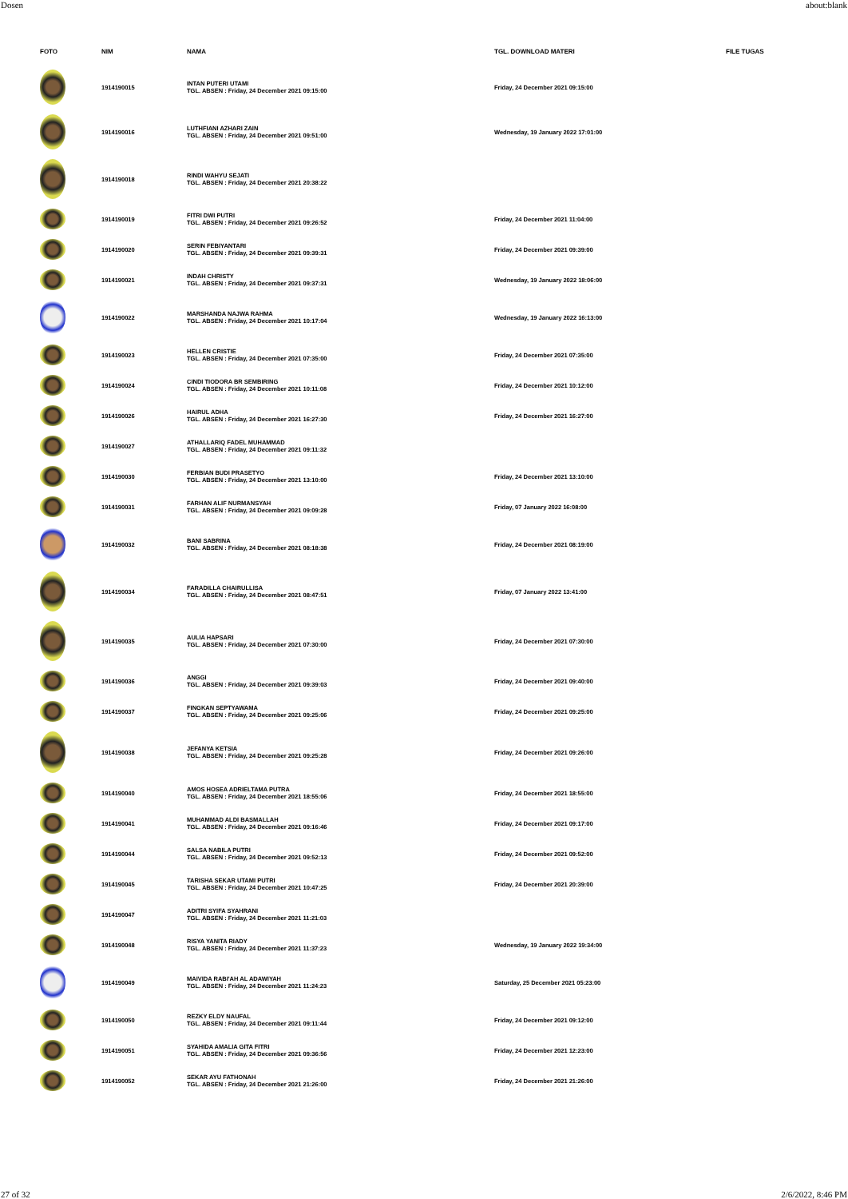Dosen about:blank
| FOTO | NIM | NAMA | TGL. DOWNLOAD MATERI | FILE TUGAS |
| --- | --- | --- | --- | --- |
| | 1914190015 | INTAN PUTERI UTAMI TGL. ABSEN : Friday, 24 December 2021 09:15:00 | Friday, 24 December 2021 09:15:00 | |
| | 1914190016 | LUTHFIANI AZHARI ZAIN TGL. ABSEN : Friday, 24 December 2021 09:51:00 | Wednesday, 19 January 2022 17:01:00 | |
| | 1914190018 | RINDI WAHYU SEJATI TGL. ABSEN : Friday, 24 December 2021 20:38:22 | | |
| | 1914190019 | FITRI DWI PUTRI TGL. ABSEN : Friday, 24 December 2021 09:26:52 | Friday, 24 December 2021 11:04:00 | |
| | 1914190020 | SERIN FEBIYANTARI TGL. ABSEN : Friday, 24 December 2021 09:39:31 | Friday, 24 December 2021 09:39:00 | |
| | 1914190021 | INDAH CHRISTY TGL. ABSEN : Friday, 24 December 2021 09:37:31 | Wednesday, 19 January 2022 18:06:00 | |
| | 1914190022 | MARSHANDA NAJWA RAHMA TGL. ABSEN : Friday, 24 December 2021 10:17:04 | Wednesday, 19 January 2022 16:13:00 | |
| | 1914190023 | HELLEN CRISTIE TGL. ABSEN : Friday, 24 December 2021 07:35:00 | Friday, 24 December 2021 07:35:00 | |
| | 1914190024 | CINDI TIODORA BR SEMBIRING TGL. ABSEN : Friday, 24 December 2021 10:11:08 | Friday, 24 December 2021 10:12:00 | |
| | 1914190026 | HAIRUL ADHA TGL. ABSEN : Friday, 24 December 2021 16:27:30 | Friday, 24 December 2021 16:27:00 | |
| | 1914190027 | ATHALLARIQ FADEL MUHAMMAD TGL. ABSEN : Friday, 24 December 2021 09:11:32 | | |
| | 1914190030 | FERBIAN BUDI PRASETYO TGL. ABSEN : Friday, 24 December 2021 13:10:00 | Friday, 24 December 2021 13:10:00 | |
| | 1914190031 | FARHAN ALIF NURMANSYAH TGL. ABSEN : Friday, 24 December 2021 09:09:28 | Friday, 07 January 2022 16:08:00 | |
| | 1914190032 | BANI SABRINA TGL. ABSEN : Friday, 24 December 2021 08:18:38 | Friday, 24 December 2021 08:19:00 | |
| | 1914190034 | FARADILLA CHAIRULLISA TGL. ABSEN : Friday, 24 December 2021 08:47:51 | Friday, 07 January 2022 13:41:00 | |
| | 1914190035 | AULIA HAPSARI TGL. ABSEN : Friday, 24 December 2021 07:30:00 | Friday, 24 December 2021 07:30:00 | |
| | 1914190036 | ANGGI TGL. ABSEN : Friday, 24 December 2021 09:39:03 | Friday, 24 December 2021 09:40:00 | |
| | 1914190037 | FINGKAN SEPTYAWAMA TGL. ABSEN : Friday, 24 December 2021 09:25:06 | Friday, 24 December 2021 09:25:00 | |
| | 1914190038 | JEFANYA KETSIA TGL. ABSEN : Friday, 24 December 2021 09:25:28 | Friday, 24 December 2021 09:26:00 | |
| | 1914190040 | AMOS HOSEA ADRIELTAMA PUTRA TGL. ABSEN : Friday, 24 December 2021 18:55:06 | Friday, 24 December 2021 18:55:00 | |
| | 1914190041 | MUHAMMAD ALDI BASMALLAH TGL. ABSEN : Friday, 24 December 2021 09:16:46 | Friday, 24 December 2021 09:17:00 | |
| | 1914190044 | SALSA NABILA PUTRI TGL. ABSEN : Friday, 24 December 2021 09:52:13 | Friday, 24 December 2021 09:52:00 | |
| | 1914190045 | TARISHA SEKAR UTAMI PUTRI TGL. ABSEN : Friday, 24 December 2021 10:47:25 | Friday, 24 December 2021 20:39:00 | |
| | 1914190047 | ADITRI SYIFA SYAHRANI TGL. ABSEN : Friday, 24 December 2021 11:21:03 | | |
| | 1914190048 | RISYA YANITA RIADY TGL. ABSEN : Friday, 24 December 2021 11:37:23 | Wednesday, 19 January 2022 19:34:00 | |
| | 1914190049 | MAIVIDA RABI'AH AL ADAWIYAH TGL. ABSEN : Friday, 24 December 2021 11:24:23 | Saturday, 25 December 2021 05:23:00 | |
| | 1914190050 | REZKY ELDY NAUFAL TGL. ABSEN : Friday, 24 December 2021 09:11:44 | Friday, 24 December 2021 09:12:00 | |
| | 1914190051 | SYAHIDA AMALIA GITA FITRI TGL. ABSEN : Friday, 24 December 2021 09:36:56 | Friday, 24 December 2021 12:23:00 | |
| | 1914190052 | SEKAR AYU FATHONAH TGL. ABSEN : Friday, 24 December 2021 21:26:00 | Friday, 24 December 2021 21:26:00 | |
27 of 32 2/6/2022, 8:46 PM